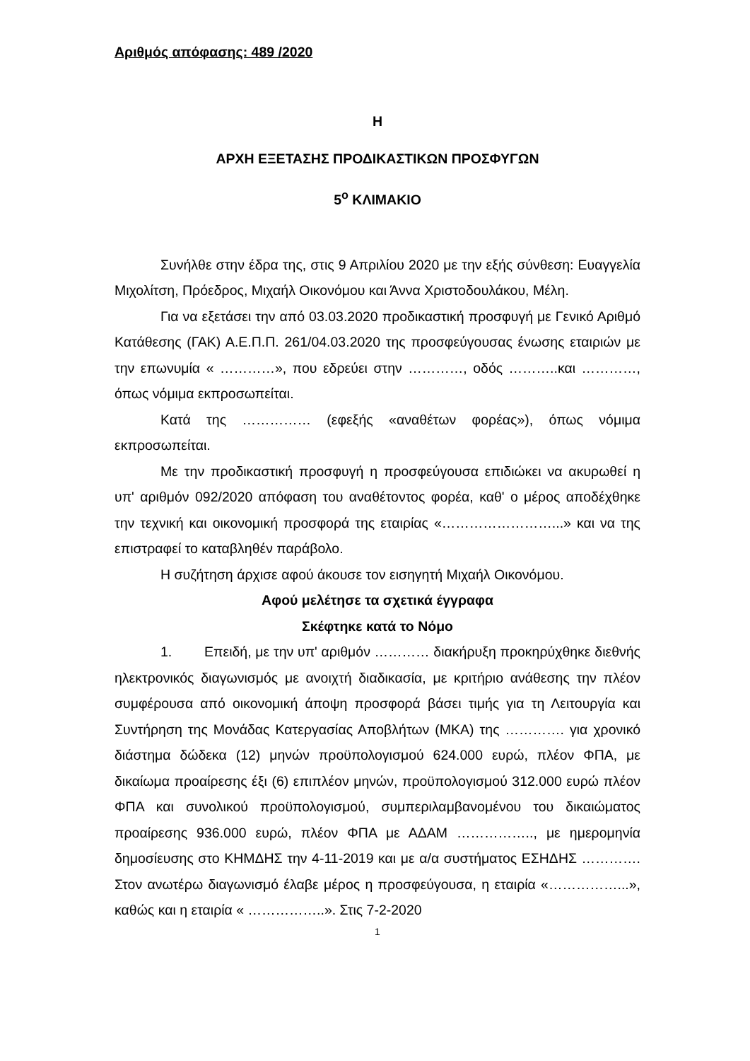Αριθμός απόφασης: 489 /2020
Η
ΑΡΧΗ ΕΞΕΤΑΣΗΣ ΠΡΟΔΙΚΑΣΤΙΚΩΝ ΠΡΟΣΦΥΓΩΝ
5<sup>ο</sup> ΚΛΙΜΑΚΙΟ
Συνήλθε στην έδρα της, στις 9 Απριλίου 2020 με την εξής σύνθεση: Ευαγγελία Μιχολίτση, Πρόεδρος, Μιχαήλ Οικονόμου και Άννα Χριστοδουλάκου, Μέλη.
Για να εξετάσει την από 03.03.2020 προδικαστική προσφυγή με Γενικό Αριθμό Κατάθεσης (ΓΑΚ) Α.Ε.Π.Π. 261/04.03.2020 της προσφεύγουσας ένωσης εταιριών με την επωνυμία « …………», που εδρεύει στην …………, οδός ………..και …………, όπως νόμιμα εκπροσωπείται.
Κατά της …………… (εφεξής «αναθέτων φορέας»), όπως νόμιμα εκπροσωπείται.
Με την προδικαστική προσφυγή η προσφεύγουσα επιδιώκει να ακυρωθεί η υπ' αριθμόν 092/2020 απόφαση του αναθέτοντος φορέα, καθ' ο μέρος αποδέχθηκε την τεχνική και οικονομική προσφορά της εταιρίας «……………………...» και να της επιστραφεί το καταβληθέν παράβολο.
Η συζήτηση άρχισε αφού άκουσε τον εισηγητή Μιχαήλ Οικονόμου.
Αφού μελέτησε τα σχετικά έγγραφα
Σκέφτηκε κατά το Νόμο
1. Επειδή, με την υπ' αριθμόν ………… διακήρυξη προκηρύχθηκε διεθνής ηλεκτρονικός διαγωνισμός με ανοιχτή διαδικασία, με κριτήριο ανάθεσης την πλέον συμφέρουσα από οικονομική άποψη προσφορά βάσει τιμής για τη Λειτουργία και Συντήρηση της Μονάδας Κατεργασίας Αποβλήτων (ΜΚΑ) της …………. για χρονικό διάστημα δώδεκα (12) μηνών προϋπολογισμού 624.000 ευρώ, πλέον ΦΠΑ, με δικαίωμα προαίρεσης έξι (6) επιπλέον μηνών, προϋπολογισμού 312.000 ευρώ πλέον ΦΠΑ και συνολικού προϋπολογισμού, συμπεριλαμβανομένου του δικαιώματος προαίρεσης 936.000 ευρώ, πλέον ΦΠΑ με ΑΔΑΜ …………….., με ημερομηνία δημοσίευσης στο ΚΗΜΔΗΣ την 4-11-2019 και με α/α συστήματος ΕΣΗΔΗΣ …………. Στον ανωτέρω διαγωνισμό έλαβε μέρος η προσφεύγουσα, η εταιρία «……………...», καθώς και η εταιρία « ……………..». Στις 7-2-2020
1